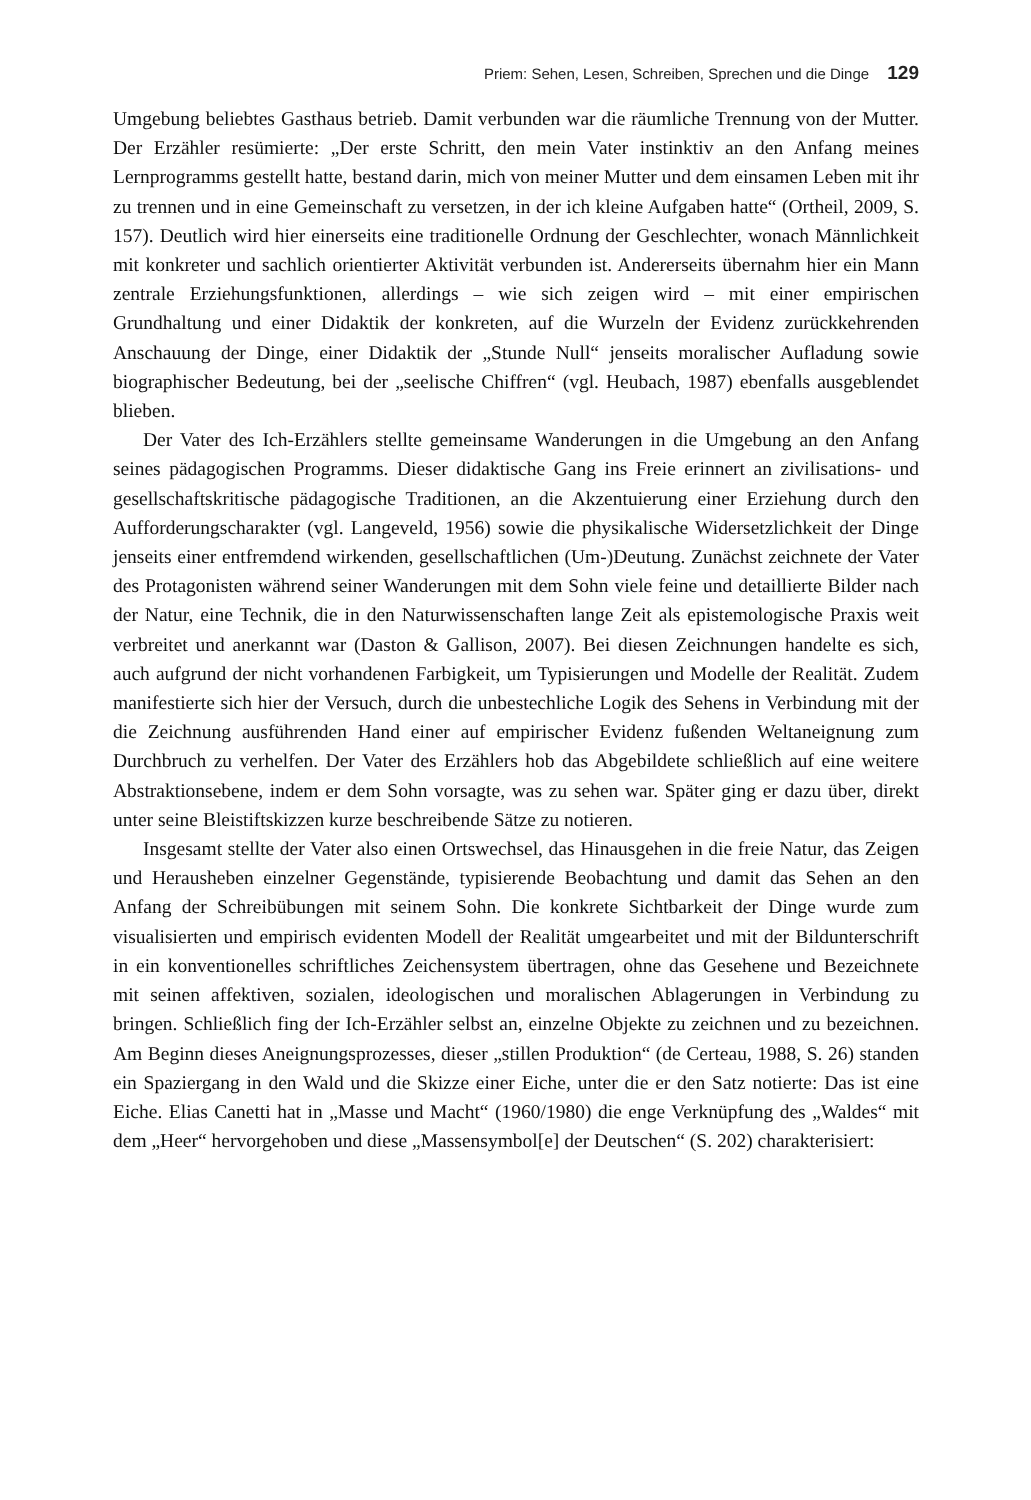Priem: Sehen, Lesen, Schreiben, Sprechen und die Dinge 129
Umgebung beliebtes Gasthaus betrieb. Damit verbunden war die räumliche Trennung von der Mutter. Der Erzähler resümierte: „Der erste Schritt, den mein Vater instinktiv an den Anfang meines Lernprogramms gestellt hatte, bestand darin, mich von meiner Mutter und dem einsamen Leben mit ihr zu trennen und in eine Gemeinschaft zu versetzen, in der ich kleine Aufgaben hatte“ (Ortheil, 2009, S. 157). Deutlich wird hier einerseits eine traditionelle Ordnung der Geschlechter, wonach Männlichkeit mit konkreter und sachlich orientierter Aktivität verbunden ist. Andererseits übernahm hier ein Mann zentrale Erziehungsfunktionen, allerdings – wie sich zeigen wird – mit einer empirischen Grundhaltung und einer Didaktik der konkreten, auf die Wurzeln der Evidenz zurückkehrenden Anschauung der Dinge, einer Didaktik der „Stunde Null“ jenseits moralischer Aufladung sowie biographischer Bedeutung, bei der „seelische Chiffren“ (vgl. Heubach, 1987) ebenfalls ausgeblendet blieben.
Der Vater des Ich-Erzählers stellte gemeinsame Wanderungen in die Umgebung an den Anfang seines pädagogischen Programms. Dieser didaktische Gang ins Freie erinnert an zivilisations- und gesellschaftskritische pädagogische Traditionen, an die Akzentuierung einer Erziehung durch den Aufforderungscharakter (vgl. Langeveld, 1956) sowie die physikalische Widersetzlichkeit der Dinge jenseits einer entfremdend wirkenden, gesellschaftlichen (Um-)Deutung. Zunächst zeichnete der Vater des Protagonisten während seiner Wanderungen mit dem Sohn viele feine und detaillierte Bilder nach der Natur, eine Technik, die in den Naturwissenschaften lange Zeit als epistemologische Praxis weit verbreitet und anerkannt war (Daston & Gallison, 2007). Bei diesen Zeichnungen handelte es sich, auch aufgrund der nicht vorhandenen Farbigkeit, um Typisierungen und Modelle der Realität. Zudem manifestierte sich hier der Versuch, durch die unbestechliche Logik des Sehens in Verbindung mit der die Zeichnung ausführenden Hand einer auf empirischer Evidenz fußenden Weltaneignung zum Durchbruch zu verhelfen. Der Vater des Erzählers hob das Abgebildete schließlich auf eine weitere Abstraktionsebene, indem er dem Sohn vorsagte, was zu sehen war. Später ging er dazu über, direkt unter seine Bleistiftskizzen kurze beschreibende Sätze zu notieren.
Insgesamt stellte der Vater also einen Ortswechsel, das Hinausgehen in die freie Natur, das Zeigen und Herausheben einzelner Gegenstände, typisierende Beobachtung und damit das Sehen an den Anfang der Schreibübungen mit seinem Sohn. Die konkrete Sichtbarkeit der Dinge wurde zum visualisierten und empirisch evidenten Modell der Realität umgearbeitet und mit der Bildunterschrift in ein konventionelles schriftliches Zeichensystem übertragen, ohne das Gesehene und Bezeichnete mit seinen affektiven, sozialen, ideologischen und moralischen Ablagerungen in Verbindung zu bringen. Schließlich fing der Ich-Erzähler selbst an, einzelne Objekte zu zeichnen und zu bezeichnen. Am Beginn dieses Aneignungsprozesses, dieser „stillen Produktion“ (de Certeau, 1988, S. 26) standen ein Spaziergang in den Wald und die Skizze einer Eiche, unter die er den Satz notierte: Das ist eine Eiche. Elias Canetti hat in „Masse und Macht“ (1960/1980) die enge Verknüpfung des „Waldes“ mit dem „Heer“ hervorgehoben und diese „Massensymbol[e] der Deutschen“ (S. 202) charakterisiert: